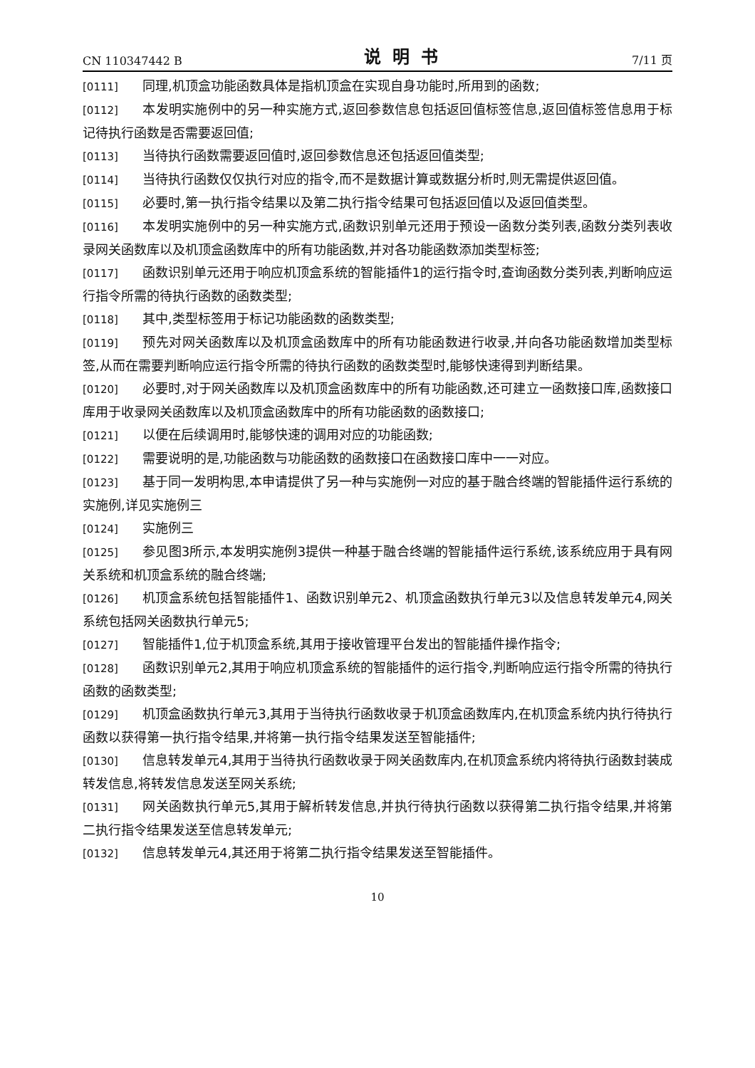CN 110347442 B 说明书 7/11 页
[0111] 同理,机顶盒功能函数具体是指机顶盒在实现自身功能时,所用到的函数;
[0112] 本发明实施例中的另一种实施方式,返回参数信息包括返回值标签信息,返回值标签信息用于标记待执行函数是否需要返回值;
[0113] 当待执行函数需要返回值时,返回参数信息还包括返回值类型;
[0114] 当待执行函数仅仅执行对应的指令,而不是数据计算或数据分析时,则无需提供返回值。
[0115] 必要时,第一执行指令结果以及第二执行指令结果可包括返回值以及返回值类型。
[0116] 本发明实施例中的另一种实施方式,函数识别单元还用于预设一函数分类列表,函数分类列表收录网关函数库以及机顶盒函数库中的所有功能函数,并对各功能函数添加类型标签;
[0117] 函数识别单元还用于响应机顶盒系统的智能插件1的运行指令时,查询函数分类列表,判断响应运行指令所需的待执行函数的函数类型;
[0118] 其中,类型标签用于标记功能函数的函数类型;
[0119] 预先对网关函数库以及机顶盒函数库中的所有功能函数进行收录,并向各功能函数增加类型标签,从而在需要判断响应运行指令所需的待执行函数的函数类型时,能够快速得到判断结果。
[0120] 必要时,对于网关函数库以及机顶盒函数库中的所有功能函数,还可建立一函数接口库,函数接口库用于收录网关函数库以及机顶盒函数库中的所有功能函数的函数接口;
[0121] 以便在后续调用时,能够快速的调用对应的功能函数;
[0122] 需要说明的是,功能函数与功能函数的函数接口在函数接口库中一一对应。
[0123] 基于同一发明构思,本申请提供了另一种与实施例一对应的基于融合终端的智能插件运行系统的实施例,详见实施例三
[0124] 实施例三
[0125] 参见图3所示,本发明实施例3提供一种基于融合终端的智能插件运行系统,该系统应用于具有网关系统和机顶盒系统的融合终端;
[0126] 机顶盒系统包括智能插件1、函数识别单元2、机顶盒函数执行单元3以及信息转发单元4,网关系统包括网关函数执行单元5;
[0127] 智能插件1,位于机顶盒系统,其用于接收管理平台发出的智能插件操作指令;
[0128] 函数识别单元2,其用于响应机顶盒系统的智能插件的运行指令,判断响应运行指令所需的待执行函数的函数类型;
[0129] 机顶盒函数执行单元3,其用于当待执行函数收录于机顶盒函数库内,在机顶盒系统内执行待执行函数以获得第一执行指令结果,并将第一执行指令结果发送至智能插件;
[0130] 信息转发单元4,其用于当待执行函数收录于网关函数库内,在机顶盒系统内将待执行函数封装成转发信息,将转发信息发送至网关系统;
[0131] 网关函数执行单元5,其用于解析转发信息,并执行待执行函数以获得第二执行指令结果,并将第二执行指令结果发送至信息转发单元;
[0132] 信息转发单元4,其还用于将第二执行指令结果发送至智能插件。
10